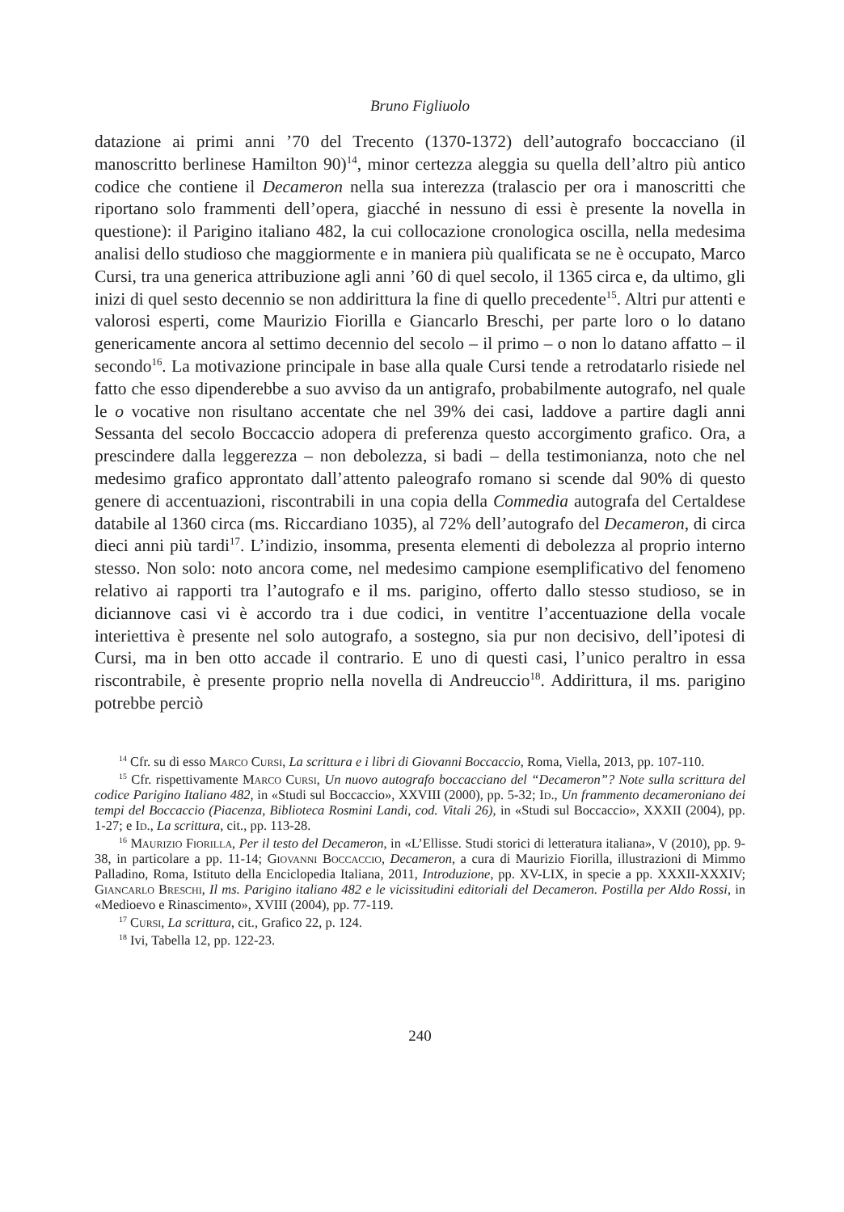Bruno Figliuolo
datazione ai primi anni ’70 del Trecento (1370-1372) dell’autografo boccacciano (il manoscritto berlinese Hamilton 90)<sup>14</sup>, minor certezza aleggia su quella dell’altro più antico codice che contiene il Decameron nella sua interezza (tralascio per ora i manoscritti che riportano solo frammenti dell’opera, giacché in nessuno di essi è presente la novella in questione): il Parigino italiano 482, la cui collocazione cronologica oscilla, nella medesima analisi dello studioso che maggiormente e in maniera più qualificata se ne è occupato, Marco Cursi, tra una generica attribuzione agli anni ’60 di quel secolo, il 1365 circa e, da ultimo, gli inizi di quel sesto decennio se non addirittura la fine di quello precedente<sup>15</sup>. Altri pur attenti e valorosi esperti, come Maurizio Fiorilla e Giancarlo Breschi, per parte loro o lo datano genericamente ancora al settimo decennio del secolo – il primo – o non lo datano affatto – il secondo<sup>16</sup>. La motivazione principale in base alla quale Cursi tende a retrodatarlo risiede nel fatto che esso dipenderebbe a suo avviso da un antigrafo, probabilmente autografo, nel quale le o vocative non risultano accentate che nel 39% dei casi, laddove a partire dagli anni Sessanta del secolo Boccaccio adopera di preferenza questo accorgimento grafico. Ora, a prescindere dalla leggerezza – non debolezza, si badi – della testimonianza, noto che nel medesimo grafico approntato dall’attento paleografo romano si scende dal 90% di questo genere di accentuazioni, riscontrabili in una copia della Commedia autografa del Certaldese databile al 1360 circa (ms. Riccardiano 1035), al 72% dell’autografo del Decameron, di circa dieci anni più tardi<sup>17</sup>. L’indizio, insomma, presenta elementi di debolezza al proprio interno stesso. Non solo: noto ancora come, nel medesimo campione esemplificativo del fenomeno relativo ai rapporti tra l’autografo e il ms. parigino, offerto dallo stesso studioso, se in diciannove casi vi è accordo tra i due codici, in ventitre l’accentuazione della vocale interiettiva è presente nel solo autografo, a sostegno, sia pur non decisivo, dell’ipotesi di Cursi, ma in ben otto accade il contrario. E uno di questi casi, l’unico peraltro in essa riscontrabile, è presente proprio nella novella di Andreuccio<sup>18</sup>. Addirittura, il ms. parigino potrebbe perciò
<sup>14</sup> Cfr. su di esso Marco Cursi, La scrittura e i libri di Giovanni Boccaccio, Roma, Viella, 2013, pp. 107-110.
<sup>15</sup> Cfr. rispettivamente Marco Cursi, Un nuovo autografo boccacciano del “Decameron”? Note sulla scrittura del codice Parigino Italiano 482, in «Studi sul Boccaccio», XXVIII (2000), pp. 5-32; Id., Un frammento decameroniano dei tempi del Boccaccio (Piacenza, Biblioteca Rosmini Landi, cod. Vitali 26), in «Studi sul Boccaccio», XXXII (2004), pp. 1-27; e Id., La scrittura, cit., pp. 113-28.
<sup>16</sup> Maurizio Fiorilla, Per il testo del Decameron, in «L’Ellisse. Studi storici di letteratura italiana», V (2010), pp. 9-38, in particolare a pp. 11-14; Giovanni Boccaccio, Decameron, a cura di Maurizio Fiorilla, illustrazioni di Mimmo Palladino, Roma, Istituto della Enciclopedia Italiana, 2011, Introduzione, pp. XV-LIX, in specie a pp. XXXII-XXXIV; Giancarlo Breschi, Il ms. Parigino italiano 482 e le vicissitudini editoriali del Decameron. Postilla per Aldo Rossi, in «Medioevo e Rinascimento», XVIII (2004), pp. 77-119.
<sup>17</sup> Cursi, La scrittura, cit., Grafico 22, p. 124.
<sup>18</sup> Ivi, Tabella 12, pp. 122-23.
240